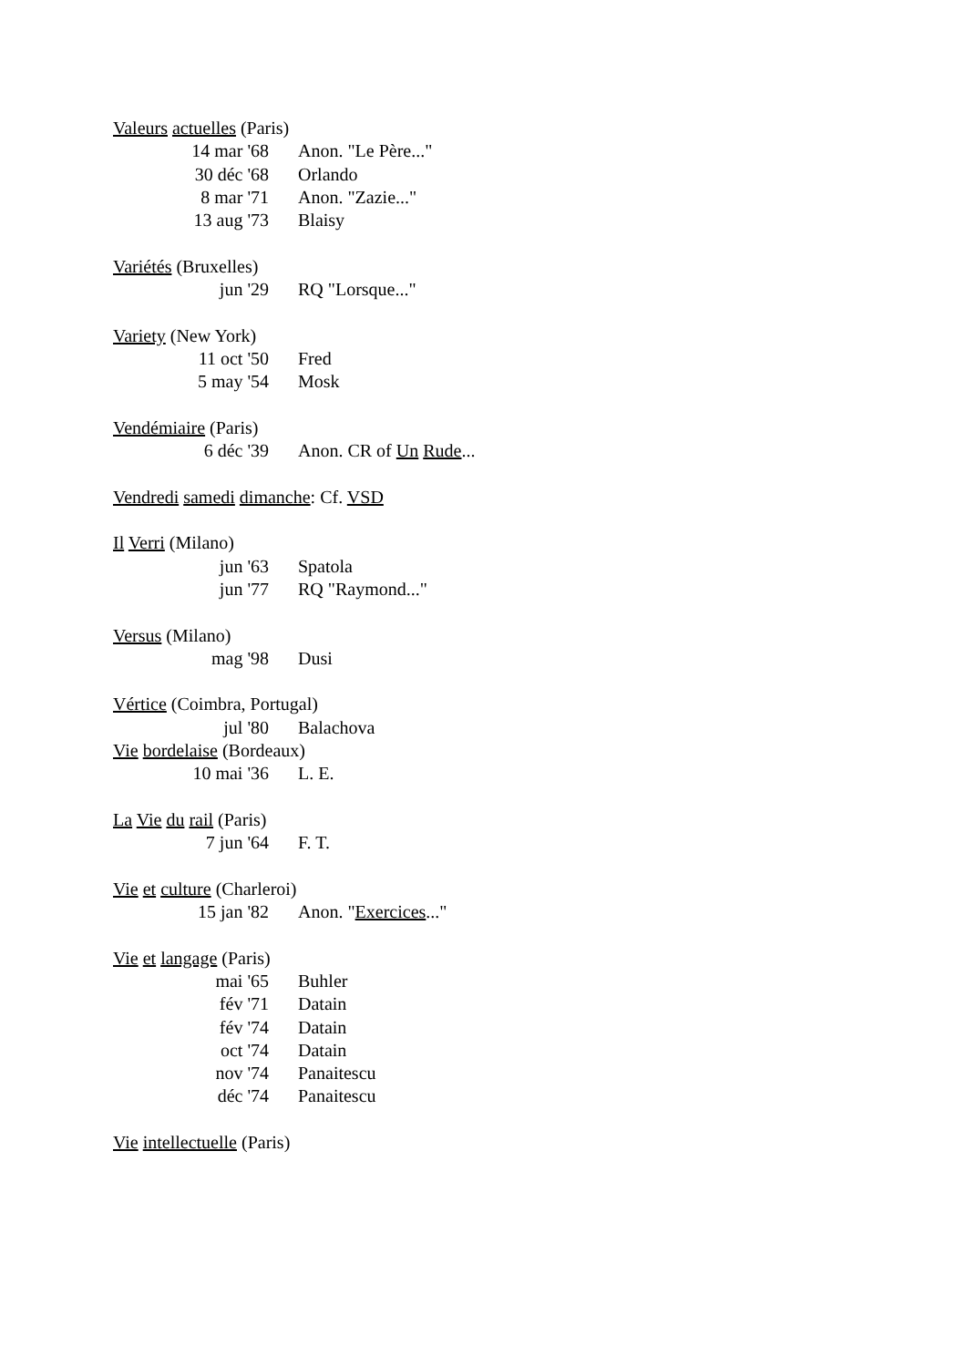Valeurs actuelles (Paris)
14 mar '68 Anon. "Le Père..."
30 déc '68 Orlando
8 mar '71 Anon. "Zazie..."
13 aug '73 Blaisy
Variétés (Bruxelles)
jun '29 RQ "Lorsque..."
Variety (New York)
11 oct '50 Fred
5 may '54 Mosk
Vendémiaire (Paris)
6 déc '39 Anon. CR of Un Rude...
Vendredi samedi dimanche: Cf. VSD
Il Verri (Milano)
jun '63 Spatola
jun '77 RQ "Raymond..."
Versus (Milano)
mag '98 Dusi
Vértice (Coimbra, Portugal)
jul '80 Balachova
Vie bordelaise (Bordeaux)
10 mai '36 L. E.
La Vie du rail (Paris)
7 jun '64 F. T.
Vie et culture (Charleroi)
15 jan '82 Anon. "Exercices..."
Vie et langage (Paris)
mai '65 Buhler
fév '71 Datain
fév '74 Datain
oct '74 Datain
nov '74 Panaitescu
déc '74 Panaitescu
Vie intellectuelle (Paris)